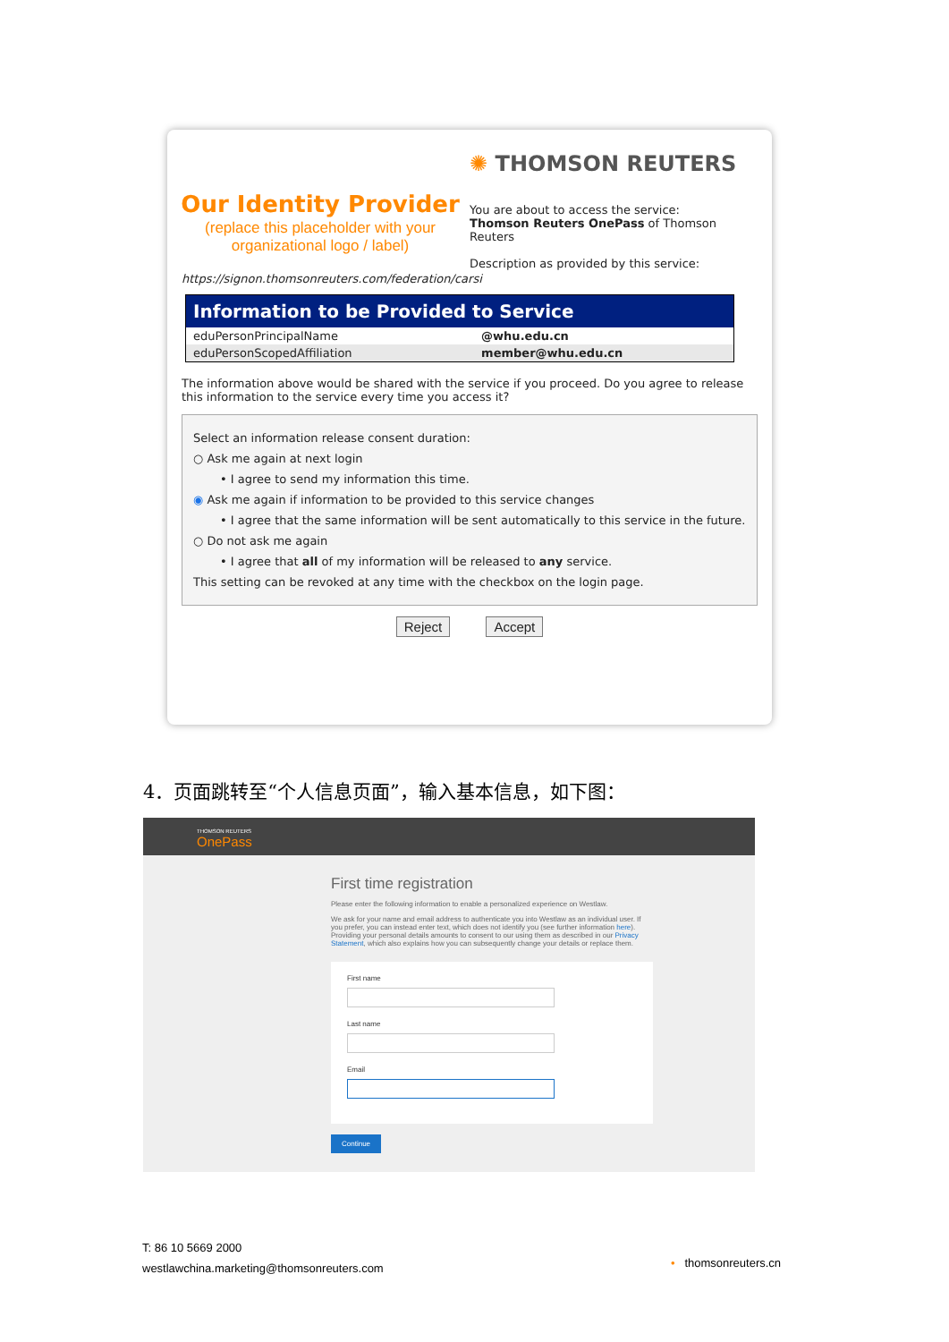Our Identity Provider
(replace this placeholder with your organizational logo / label)
✺ THOMSON REUTERS
You are about to access the service:
Thomson Reuters OnePass of Thomson Reuters
Description as provided by this service:
https://signon.thomsonreuters.com/federation/carsi
| Information to be Provided to Service | |
| --- | --- |
| eduPersonPrincipalName | @whu.edu.cn |
| eduPersonScopedAffiliation | member@whu.edu.cn |
The information above would be shared with the service if you proceed. Do you agree to release this information to the service every time you access it?
Select an information release consent duration:
○ Ask me again at next login
• I agree to send my information this time.
◉ Ask me again if information to be provided to this service changes
• I agree that the same information will be sent automatically to this service in the future.
○ Do not ask me again
• I agree that all of my information will be released to any service.
This setting can be revoked at any time with the checkbox on the login page.
Reject Accept
4．页面跳转至“个人信息页面”，输入基本信息，如下图：
THOMSON REUTERS
OnePass
First time registration
Please enter the following information to enable a personalized experience on Westlaw.
We ask for your name and email address to authenticate you into Westlaw as an individual user. If you prefer, you can instead enter text, which does not identify you (see further information here). Providing your personal details amounts to consent to our using them as described in our Privacy Statement, which also explains how you can subsequently change your details or replace them.
First name
Last name
Email
Continue
T: 86 10 5669 2000
westlawchina.marketing@thomsonreuters.com
• thomsonreuters.cn